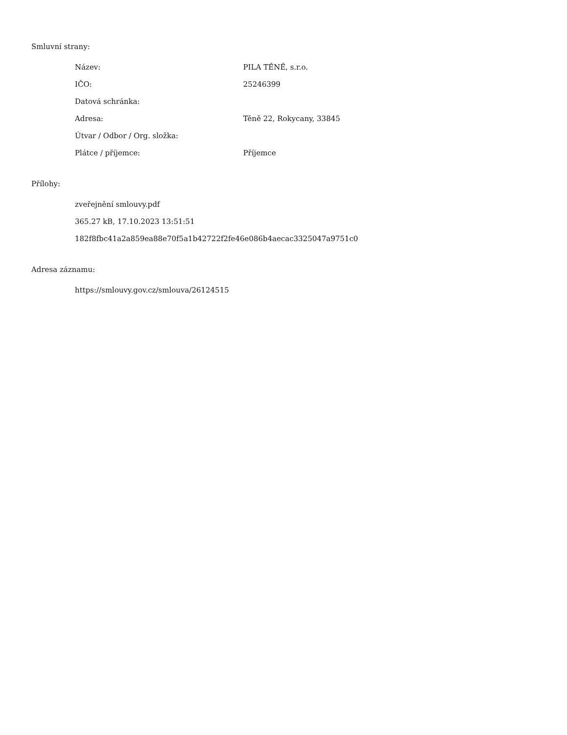Smluvní strany:
| Název: | PILA TĚNĚ, s.r.o. |
| IČO: | 25246399 |
| Datová schránka: | |
| Adresa: | Těně 22, Rokycany, 33845 |
| Útvar / Odbor / Org. složka: | |
| Plátce / příjemce: | Příjemce |
Přílohy:
zveřejnění smlouvy.pdf
365.27 kB, 17.10.2023 13:51:51
182f8fbc41a2a859ea88e70f5a1b42722f2fe46e086b4aecac3325047a9751c0
Adresa záznamu:
https://smlouvy.gov.cz/smlouva/26124515